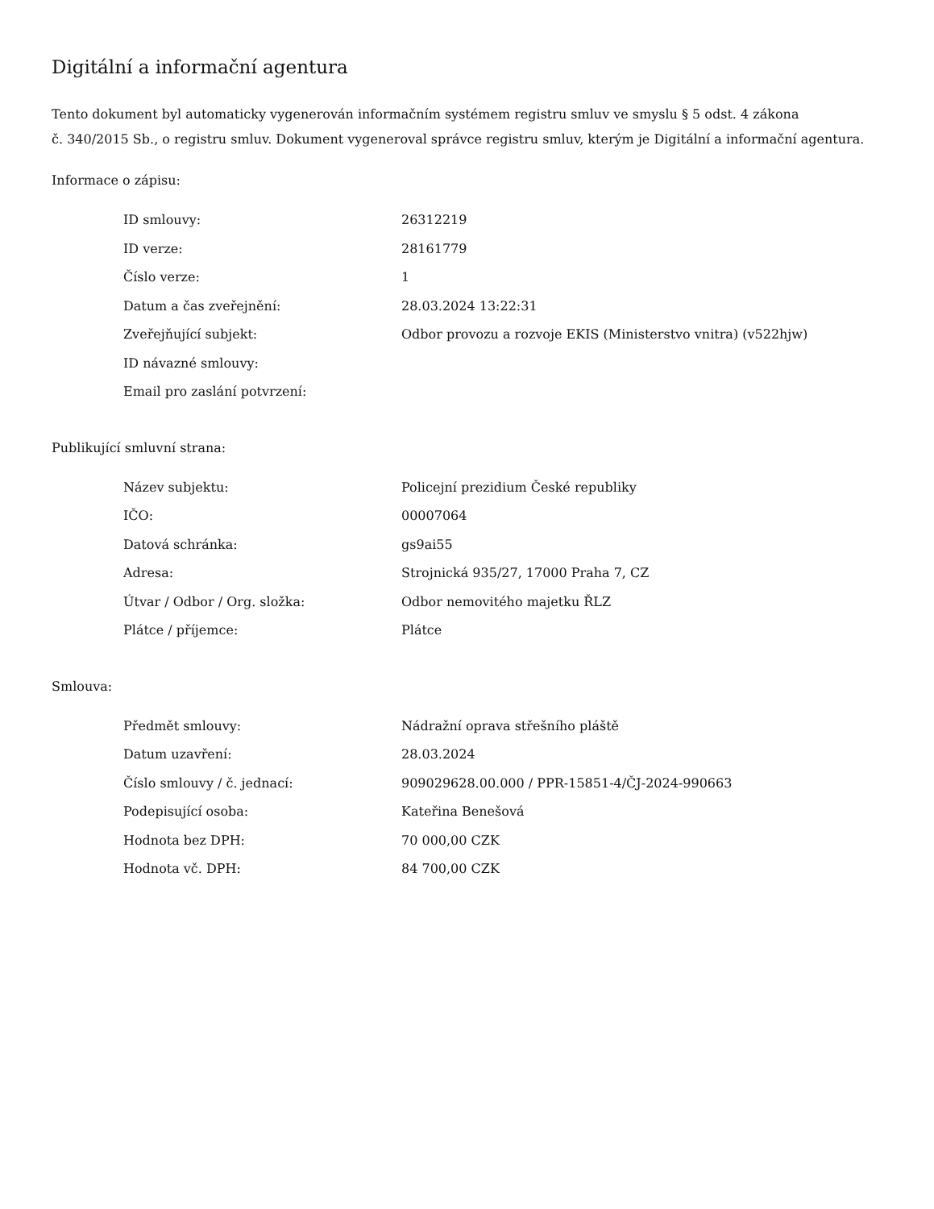Digitální a informační agentura
Tento dokument byl automaticky vygenerován informačním systémem registru smluv ve smyslu § 5 odst. 4 zákona
č. 340/2015 Sb., o registru smluv. Dokument vygeneroval správce registru smluv, kterým je Digitální a informační agentura.
Informace o zápisu:
| ID smlouvy: | 26312219 |
| ID verze: | 28161779 |
| Číslo verze: | 1 |
| Datum a čas zveřejnění: | 28.03.2024 13:22:31 |
| Zveřejňující subjekt: | Odbor provozu a rozvoje EKIS (Ministerstvo vnitra) (v522hjw) |
| ID návazné smlouvy: | |
| Email pro zaslání potvrzení: | |
Publikující smluvní strana:
| Název subjektu: | Policejní prezidium České republiky |
| IČO: | 00007064 |
| Datová schránka: | gs9ai55 |
| Adresa: | Strojnická 935/27, 17000 Praha 7, CZ |
| Útvar / Odbor / Org. složka: | Odbor nemovitého majetku ŘLZ |
| Plátce / příjemce: | Plátce |
Smlouva:
| Předmět smlouvy: | Nádražní oprava střešního pláště |
| Datum uzavření: | 28.03.2024 |
| Číslo smlouvy / č. jednací: | 909029628.00.000 / PPR-15851-4/ČJ-2024-990663 |
| Podepisující osoba: | Kateřina Benešová |
| Hodnota bez DPH: | 70 000,00 CZK |
| Hodnota vč. DPH: | 84 700,00 CZK |